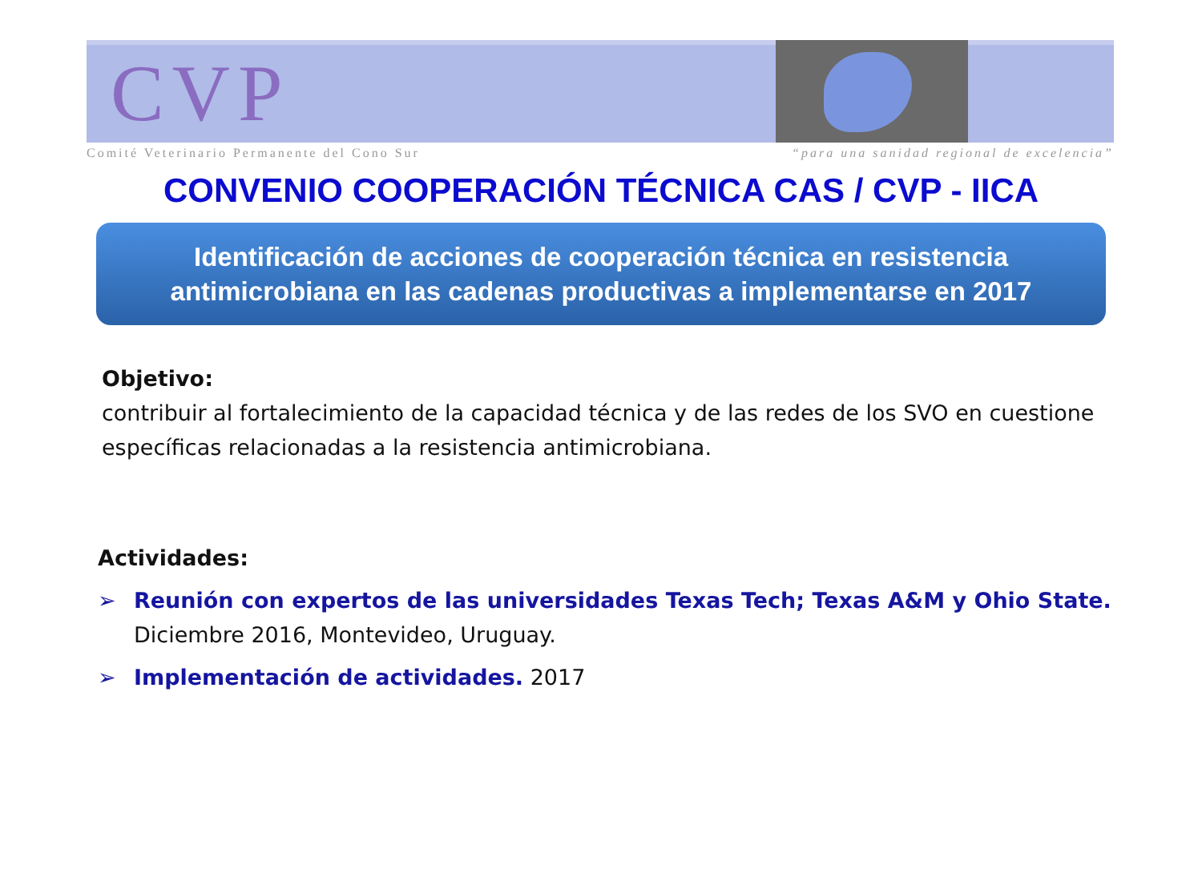CVP
Comité Veterinario Permanente del Cono Sur “para una sanidad regional de excelencia”
CONVENIO COOPERACIÓN TÉCNICA CAS / CVP - IICA
Identificación de acciones de cooperación técnica en resistencia
antimicrobiana en las cadenas productivas a implementarse en 2017
Objetivo:
contribuir al fortalecimiento de la capacidad técnica y de las redes de los SVO en cuestione específicas relacionadas a la resistencia antimicrobiana.
Actividades:
➢ Reunión con expertos de las universidades Texas Tech; Texas A&M y Ohio State.
Diciembre 2016, Montevideo, Uruguay.
➢ Implementación de actividades. 2017